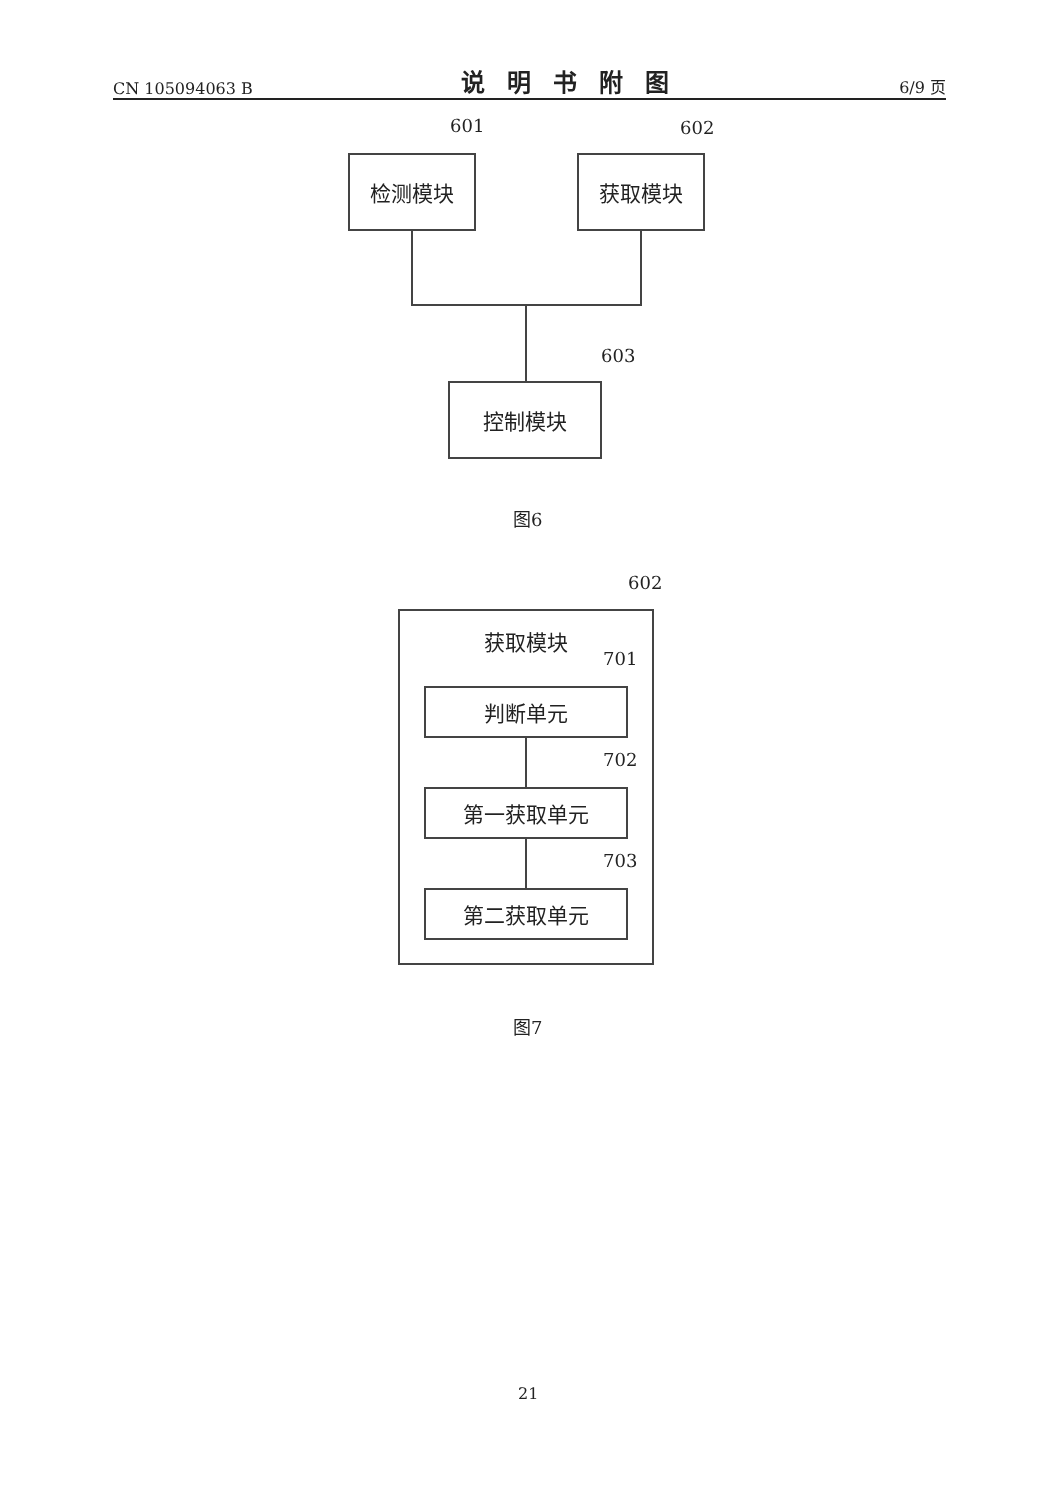CN 105094063 B 说明书附图 6/9 页
601 602
检测模块 获取模块
603
控制模块
图6
602
获取模块
701
判断单元
702
第一获取单元
703
第二获取单元
图7
21